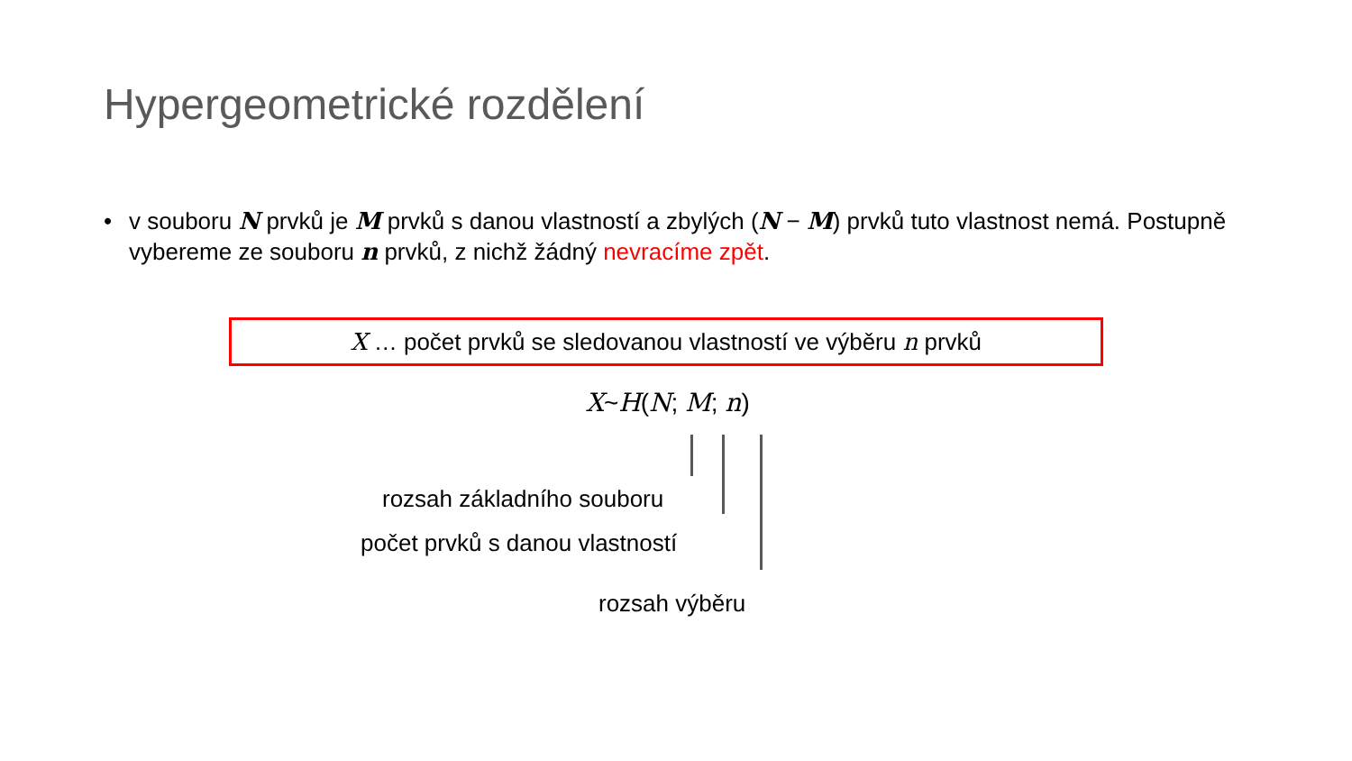Hypergeometrické rozdělení
• v souboru N prvků je M prvků s danou vlastností a zbylých (N − M) prvků tuto vlastnost nemá. Postupně vybereme ze souboru n prvků, z nichž žádný nevracíme zpět.
X … počet prvků se sledovanou vlastností ve výběru n prvků
X~H(N; M; n)
rozsah základního souboru
počet prvků s danou vlastností
rozsah výběru